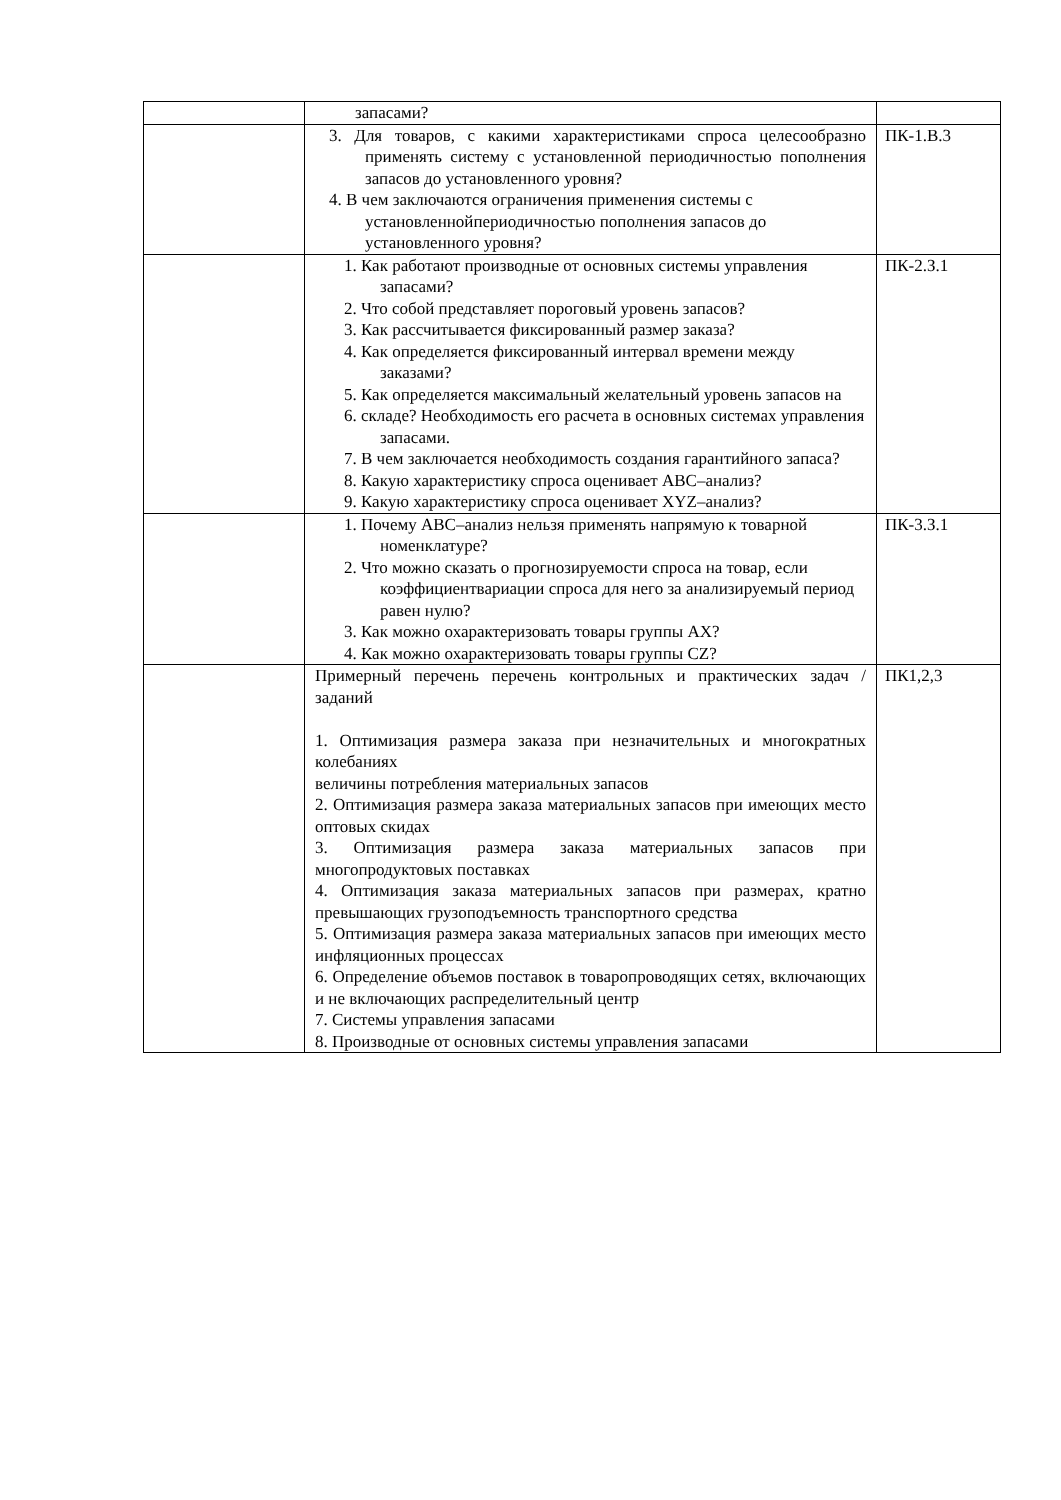| | запасами? | |
| | 3. Для товаров, с какими характеристиками спроса целесообразно применять систему с установленной периодичностью пополнения запасов до установленного уровня? 4. В чем заключаются ограничения применения системы с установленнойпериодичностью пополнения запасов до установленного уровня? | ПК-1.В.3 |
| | 1. Как работают производные от основных системы управления запасами? 2. Что собой представляет пороговый уровень запасов? 3. Как рассчитывается фиксированный размер заказа? 4. Как определяется фиксированный интервал времени между заказами? 5. Как определяется максимальный желательный уровень запасов на 6. складе? Необходимость его расчета в основных системах управления запасами. 7. В чем заключается необходимость создания гарантийного запаса? 8. Какую характеристику спроса оценивает ABC–анализ? 9. Какую характеристику спроса оценивает XYZ–анализ? | ПК-2.З.1 |
| | 1. Почему ABC–анализ нельзя применять напрямую к товарной номенклатуре? 2. Что можно сказать о прогнозируемости спроса на товар, если коэффициентвариации спроса для него за анализируемый период равен нулю? 3. Как можно охарактеризовать товары группы AX? 4. Как можно охарактеризовать товары группы CZ? | ПК-3.З.1 |
| | Примерный перечень перечень контрольных и практических задач / заданий 1. Оптимизация размера заказа при незначительных и многократных колебаниях величины потребления материальных запасов 2. Оптимизация размера заказа материальных запасов при имеющих место оптовых скидах 3. Оптимизация размера заказа материальных запасов при многопродуктовых поставках 4. Оптимизация заказа материальных запасов при размерах, кратно превышающих грузоподъемность транспортного средства 5. Оптимизация размера заказа материальных запасов при имеющих место инфляционных процессах 6. Определение объемов поставок в товаропроводящих сетях, включающих и не включающих распределительный центр 7. Системы управления запасами 8. Производные от основных системы управления запасами | ПК1,2,3 |